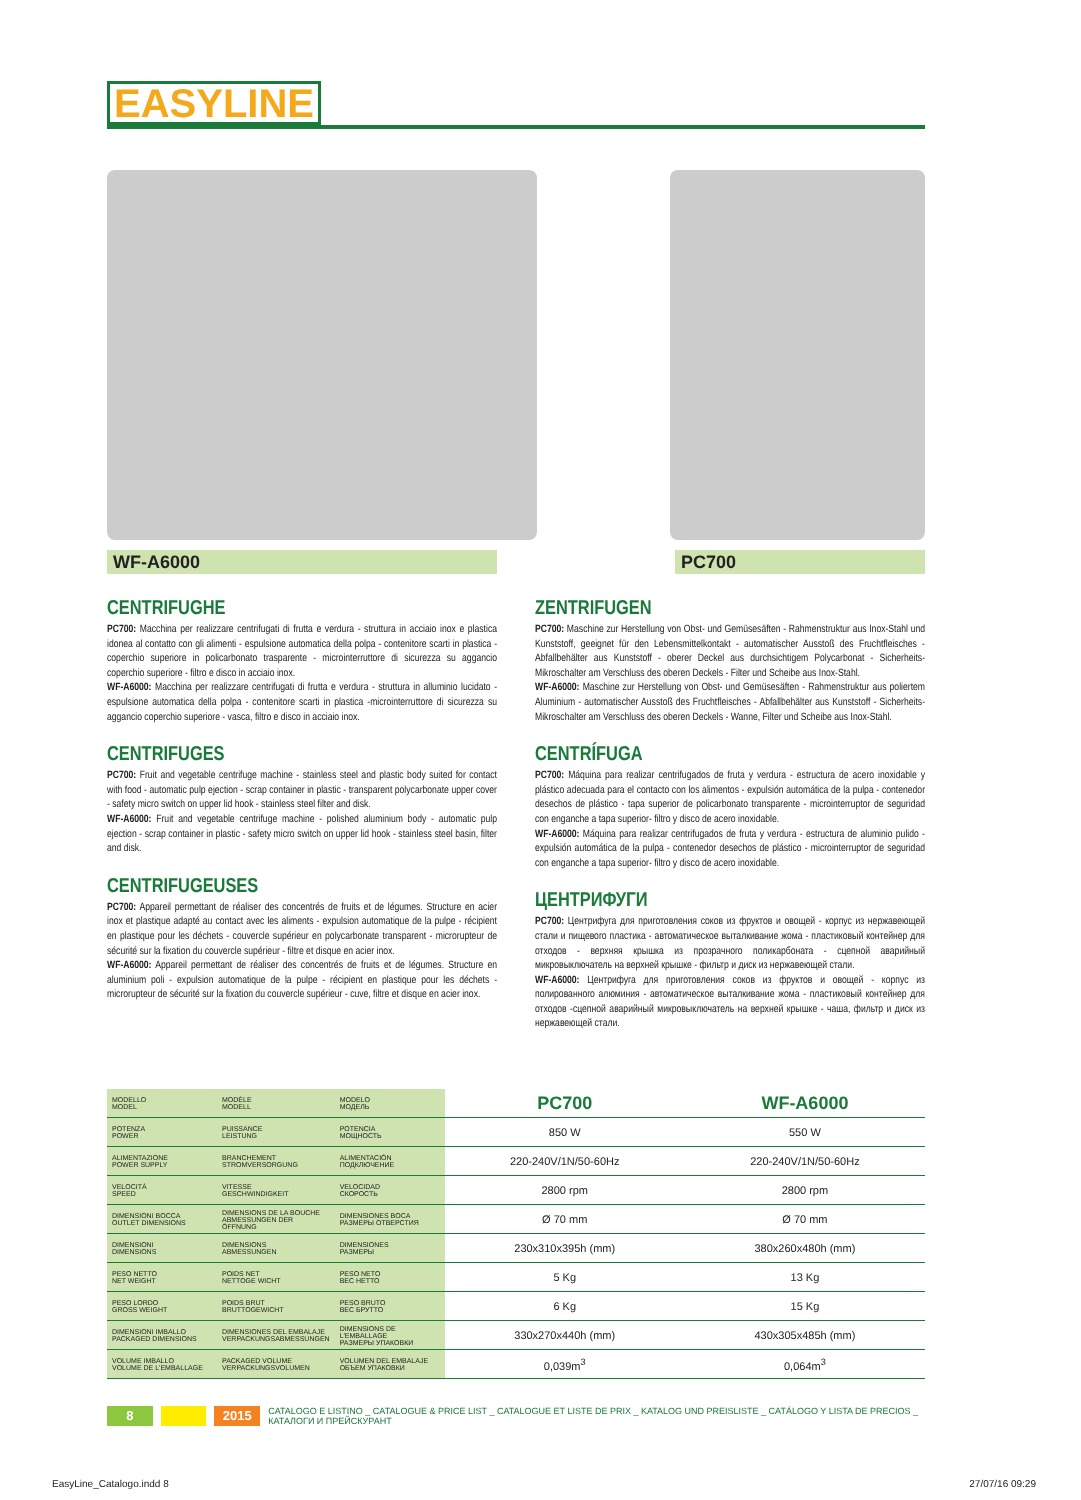EASYLINE
WF-A6000 PC700
CENTRIFUGHE
PC700: Macchina per realizzare centrifugati di frutta e verdura - struttura in acciaio inox e plastica idonea al contatto con gli alimenti - espulsione automatica della polpa - contenitore scarti in plastica - coperchio superiore in policarbonato trasparente - microinterruttore di sicurezza su aggancio coperchio superiore - filtro e disco in acciaio inox.
WF-A6000: Macchina per realizzare centrifugati di frutta e verdura - struttura in alluminio lucidato - espulsione automatica della polpa - contenitore scarti in plastica -microinterruttore di sicurezza su aggancio coperchio superiore - vasca, filtro e disco in acciaio inox.
CENTRIFUGES
PC700: Fruit and vegetable centrifuge machine - stainless steel and plastic body suited for contact with food - automatic pulp ejection - scrap container in plastic - transparent polycarbonate upper cover - safety micro switch on upper lid hook - stainless steel filter and disk.
WF-A6000: Fruit and vegetable centrifuge machine - polished aluminium body - automatic pulp ejection - scrap container in plastic - safety micro switch on upper lid hook - stainless steel basin, filter and disk.
CENTRIFUGEUSES
PC700: Appareil permettant de réaliser des concentrés de fruits et de légumes. Structure en acier inox et plastique adapté au contact avec les aliments - expulsion automatique de la pulpe - récipient en plastique pour les déchets - couvercle supérieur en polycarbonate transparent - microrupteur de sécurité sur la fixation du couvercle supérieur - filtre et disque en acier inox.
WF-A6000: Appareil permettant de réaliser des concentrés de fruits et de légumes. Structure en aluminium poli - expulsion automatique de la pulpe - récipient en plastique pour les déchets - microrupteur de sécurité sur la fixation du couvercle supérieur - cuve, filtre et disque en acier inox.
ZENTRIFUGEN
PC700: Maschine zur Herstellung von Obst- und Gemüsesäften - Rahmenstruktur aus Inox-Stahl und Kunststoff, geeignet für den Lebensmittelkontakt - automatischer Ausstoß des Fruchtfleisches - Abfallbehälter aus Kunststoff - oberer Deckel aus durchsichtigem Polycarbonat - Sicherheits-Mikroschalter am Verschluss des oberen Deckels - Filter und Scheibe aus Inox-Stahl.
WF-A6000: Maschine zur Herstellung von Obst- und Gemüsesäften - Rahmenstruktur aus poliertem Aluminium - automatischer Ausstoß des Fruchtfleisches - Abfallbehälter aus Kunststoff - Sicherheits-Mikroschalter am Verschluss des oberen Deckels - Wanne, Filter und Scheibe aus Inox-Stahl.
CENTRÍFUGA
PC700: Máquina para realizar centrifugados de fruta y verdura - estructura de acero inoxidable y plástico adecuada para el contacto con los alimentos - expulsión automática de la pulpa - contenedor desechos de plástico - tapa superior de policarbonato transparente - microinterruptor de seguridad con enganche a tapa superior- filtro y disco de acero inoxidable.
WF-A6000: Máquina para realizar centrifugados de fruta y verdura - estructura de aluminio pulido - expulsión automática de la pulpa - contenedor desechos de plástico - microinterruptor de seguridad con enganche a tapa superior- filtro y disco de acero inoxidable.
ЦЕНТРИФУГИ
PC700: Центрифуга для приготовления соков из фруктов и овощей - корпус из нержавеющей стали и пищевого пластика - автоматическое выталкивание жома - пластиковый контейнер для отходов - верхняя крышка из прозрачного поликарбоната - сцепной аварийный микровыключатель на верхней крышке - фильтр и диск из нержавеющей стали.
WF-A6000: Центрифуга для приготовления соков из фруктов и овощей - корпус из полированного алюминия - автоматическое выталкивание жома - пластиковый контейнер для отходов -сцепной аварийный микровыключатель на верхней крышке - чаша, фильтр и диск из нержавеющей стали.
| MODELLO MODEL | MODÈLE MODELL | MODELO МОДЕЛЬ | PC700 | WF-A6000 |
| POTENZA POWER | PUISSANCE LEISTUNG | POTENCIA МОЩНОСТЬ | 850 W | 550 W |
| ALIMENTAZIONE POWER SUPPLY | BRANCHEMENT STROMVERSORGUNG | ALIMENTACIÓN ПОДКЛЮЧЕНИЕ | 220-240V/1N/50-60Hz | 220-240V/1N/50-60Hz |
| VELOCITÀ SPEED | VITESSE GESCHWINDIGKEIT | VELOCIDAD СКОРОСТЬ | 2800 rpm | 2800 rpm |
| DIMENSIONI BOCCA OUTLET DIMENSIONS | DIMENSIONS DE LA BOUCHE ABMESSUNGEN DER ÖFFNUNG | DIMENSIONES BOCA РАЗМЕРЫ ОТВЕРСТИЯ | Ø 70 mm | Ø 70 mm |
| DIMENSIONI DIMENSIONS | DIMENSIONS ABMESSUNGEN | DIMENSIONES РАЗМЕРЫ | 230x310x395h (mm) | 380x260x480h (mm) |
| PESO NETTO NET WEIGHT | POIDS NET NETTOGE WICHT | PESO NETO ВЕС НЕТТО | 5 Kg | 13 Kg |
| PESO LORDO GROSS WEIGHT | POIDS BRUT BRUTTOGEWICHT | PESO BRUTO ВЕС БРУТТО | 6 Kg | 15 Kg |
| DIMENSIONI IMBALLO PACKAGED DIMENSIONS | DIMENSIONES DEL EMBALAJE VERPACKUNGSABMESSUNGEN | DIMENSIONS DE L'EMBALLAGE РАЗМЕРЫ УПАКОВКИ | 330x270x440h (mm) | 430x305x485h (mm) |
| VOLUME IMBALLO VOLUME DE L'EMBALLAGE | PACKAGED VOLUME VERPACKUNGSVOLUMEN | VOLUMEN DEL EMBALAJE ОБЪЕМ УПАКОВКИ | 0,039m<sup>3</sup> | 0,064m<sup>3</sup> |
8 2015 CATALOGO E LISTINO _ CATALOGUE & PRICE LIST _ CATALOGUE ET LISTE DE PRIX _ KATALOG UND PREISLISTE _ CATÁLOGO Y LISTA DE PRECIOS _ КАТАЛОГИ И ПРЕЙСКУРАНТ
EasyLine_Catalogo.indd 8 27/07/16 09:29